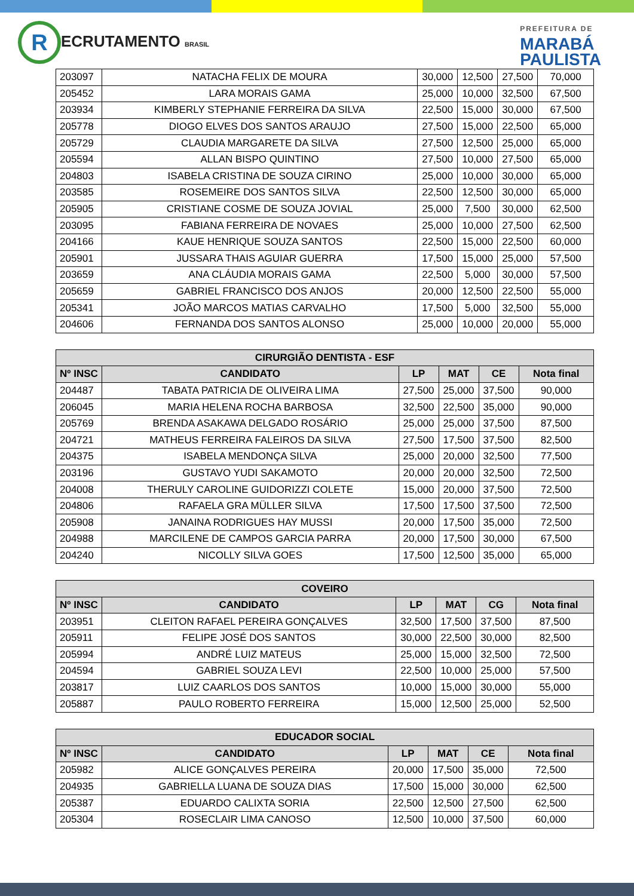R ECRUTAMENTO BRASIL
PREFEITURA DE
MARABÁ
PAULISTA
| 203097 | NATACHA FELIX DE MOURA | 30,000 | 12,500 | 27,500 | 70,000 |
| 205452 | LARA MORAIS GAMA | 25,000 | 10,000 | 32,500 | 67,500 |
| 203934 | KIMBERLY STEPHANIE FERREIRA DA SILVA | 22,500 | 15,000 | 30,000 | 67,500 |
| 205778 | DIOGO ELVES DOS SANTOS ARAUJO | 27,500 | 15,000 | 22,500 | 65,000 |
| 205729 | CLAUDIA MARGARETE DA SILVA | 27,500 | 12,500 | 25,000 | 65,000 |
| 205594 | ALLAN BISPO QUINTINO | 27,500 | 10,000 | 27,500 | 65,000 |
| 204803 | ISABELA CRISTINA DE SOUZA CIRINO | 25,000 | 10,000 | 30,000 | 65,000 |
| 203585 | ROSEMEIRE DOS SANTOS SILVA | 22,500 | 12,500 | 30,000 | 65,000 |
| 205905 | CRISTIANE COSME DE SOUZA JOVIAL | 25,000 | 7,500 | 30,000 | 62,500 |
| 203095 | FABIANA FERREIRA DE NOVAES | 25,000 | 10,000 | 27,500 | 62,500 |
| 204166 | KAUE HENRIQUE SOUZA SANTOS | 22,500 | 15,000 | 22,500 | 60,000 |
| 205901 | JUSSARA THAIS AGUIAR GUERRA | 17,500 | 15,000 | 25,000 | 57,500 |
| 203659 | ANA CLÁUDIA MORAIS GAMA | 22,500 | 5,000 | 30,000 | 57,500 |
| 205659 | GABRIEL FRANCISCO DOS ANJOS | 20,000 | 12,500 | 22,500 | 55,000 |
| 205341 | JOÃO MARCOS MATIAS CARVALHO | 17,500 | 5,000 | 32,500 | 55,000 |
| 204606 | FERNANDA DOS SANTOS ALONSO | 25,000 | 10,000 | 20,000 | 55,000 |
| CIRURGIÃO DENTISTA - ESF | | | | | |
| --- | --- | --- | --- | --- | --- |
| Nº INSC | CANDIDATO | LP | MAT | CE | Nota final |
| 204487 | TABATA PATRICIA DE OLIVEIRA LIMA | 27,500 | 25,000 | 37,500 | 90,000 |
| 206045 | MARIA HELENA ROCHA BARBOSA | 32,500 | 22,500 | 35,000 | 90,000 |
| 205769 | BRENDA ASAKAWA DELGADO ROSÁRIO | 25,000 | 25,000 | 37,500 | 87,500 |
| 204721 | MATHEUS FERREIRA FALEIROS DA SILVA | 27,500 | 17,500 | 37,500 | 82,500 |
| 204375 | ISABELA MENDONÇA SILVA | 25,000 | 20,000 | 32,500 | 77,500 |
| 203196 | GUSTAVO YUDI SAKAMOTO | 20,000 | 20,000 | 32,500 | 72,500 |
| 204008 | THERULY CAROLINE GUIDORIZZI COLETE | 15,000 | 20,000 | 37,500 | 72,500 |
| 204806 | RAFAELA GRA MÜLLER SILVA | 17,500 | 17,500 | 37,500 | 72,500 |
| 205908 | JANAINA RODRIGUES HAY MUSSI | 20,000 | 17,500 | 35,000 | 72,500 |
| 204988 | MARCILENE DE CAMPOS GARCIA PARRA | 20,000 | 17,500 | 30,000 | 67,500 |
| 204240 | NICOLLY SILVA GOES | 17,500 | 12,500 | 35,000 | 65,000 |
| COVEIRO | | | | | |
| --- | --- | --- | --- | --- | --- |
| Nº INSC | CANDIDATO | LP | MAT | CG | Nota final |
| 203951 | CLEITON RAFAEL PEREIRA GONÇALVES | 32,500 | 17,500 | 37,500 | 87,500 |
| 205911 | FELIPE JOSÉ DOS SANTOS | 30,000 | 22,500 | 30,000 | 82,500 |
| 205994 | ANDRÉ LUIZ MATEUS | 25,000 | 15,000 | 32,500 | 72,500 |
| 204594 | GABRIEL SOUZA LEVI | 22,500 | 10,000 | 25,000 | 57,500 |
| 203817 | LUIZ CAARLOS DOS SANTOS | 10,000 | 15,000 | 30,000 | 55,000 |
| 205887 | PAULO ROBERTO FERREIRA | 15,000 | 12,500 | 25,000 | 52,500 |
| EDUCADOR SOCIAL | | | | | |
| --- | --- | --- | --- | --- | --- |
| Nº INSC | CANDIDATO | LP | MAT | CE | Nota final |
| 205982 | ALICE GONÇALVES PEREIRA | 20,000 | 17,500 | 35,000 | 72,500 |
| 204935 | GABRIELLA LUANA DE SOUZA DIAS | 17,500 | 15,000 | 30,000 | 62,500 |
| 205387 | EDUARDO CALIXTA SORIA | 22,500 | 12,500 | 27,500 | 62,500 |
| 205304 | ROSECLAIR LIMA CANOSO | 12,500 | 10,000 | 37,500 | 60,000 |